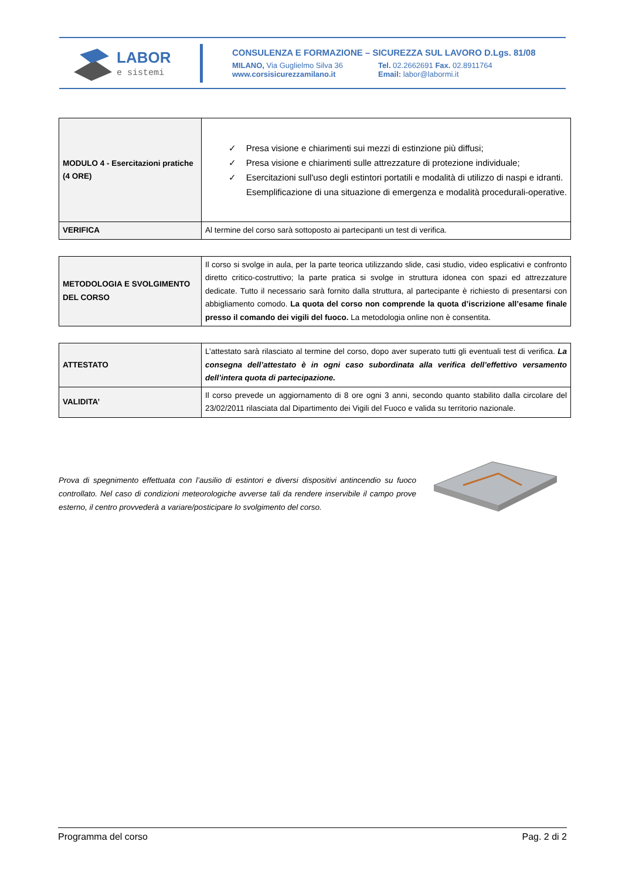LABOR
e sistemi
CONSULENZA E FORMAZIONE – SICUREZZA SUL LAVORO D.Lgs. 81/08
MILANO, Via Guglielmo Silva 36
www.corsisicurezzamilano.it
Tel. 02.2662691 Fax. 02.8911764
Email: labor@labormi.it
| MODULO 4 - Esercitazioni pratiche (4 ORE) | ✓ Presa visione e chiarimenti sui mezzi di estinzione più diffusi; ✓ Presa visione e chiarimenti sulle attrezzature di protezione individuale; ✓ Esercitazioni sull'uso degli estintori portatili e modalità di utilizzo di naspi e idranti. Esemplificazione di una situazione di emergenza e modalità procedurali-operative. |
| VERIFICA | Al termine del corso sarà sottoposto ai partecipanti un test di verifica. |
| METODOLOGIA E SVOLGIMENTO DEL CORSO | Il corso si svolge in aula, per la parte teorica utilizzando slide, casi studio, video esplicativi e confronto diretto critico-costruttivo; la parte pratica si svolge in struttura idonea con spazi ed attrezzature dedicate. Tutto il necessario sarà fornito dalla struttura, al partecipante è richiesto di presentarsi con abbigliamento comodo. La quota del corso non comprende la quota d’iscrizione all’esame finale presso il comando dei vigili del fuoco. La metodologia online non è consentita. |
| ATTESTATO | L’attestato sarà rilasciato al termine del corso, dopo aver superato tutti gli eventuali test di verifica. La consegna dell’attestato è in ogni caso subordinata alla verifica dell’effettivo versamento dell’intera quota di partecipazione. |
| VALIDITA’ | Il corso prevede un aggiornamento di 8 ore ogni 3 anni, secondo quanto stabilito dalla circolare del 23/02/2011 rilasciata dal Dipartimento dei Vigili del Fuoco e valida su territorio nazionale. |
Prova di spegnimento effettuata con l’ausilio di estintori e diversi dispositivi antincendio su fuoco controllato. Nel caso di condizioni meteorologiche avverse tali da rendere inservibile il campo prove esterno, il centro provvederà a variare/posticipare lo svolgimento del corso.
Programma del corso Pag. 2 di 2